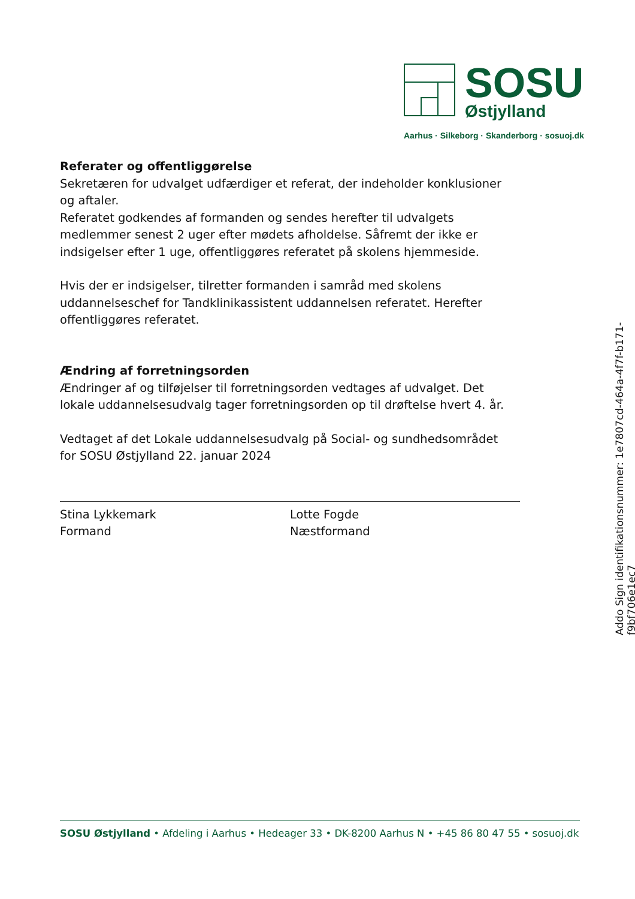SOSU
Østjylland
Aarhus · Silkeborg · Skanderborg · sosuoj.dk
Referater og offentliggørelse
Sekretæren for udvalget udfærdiger et referat, der indeholder konklusioner og aftaler.
Referatet godkendes af formanden og sendes herefter til udvalgets medlemmer senest 2 uger efter mødets afholdelse. Såfremt der ikke er indsigelser efter 1 uge, offentliggøres referatet på skolens hjemmeside.
Hvis der er indsigelser, tilretter formanden i samråd med skolens uddannelseschef for Tandklinikassistent uddannelsen referatet. Herefter offentliggøres referatet.
Ændring af forretningsorden
Ændringer af og tilføjelser til forretningsorden vedtages af udvalget. Det lokale uddannelsesudvalg tager forretningsorden op til drøftelse hvert 4. år.
Vedtaget af det Lokale uddannelsesudvalg på Social- og sundhedsområdet for SOSU Østjylland 22. januar 2024
Stina Lykkemark
Formand
Lotte Fogde
Næstformand
Addo Sign identifikationsnummer: 1e7807cd-464a-4f7f-b171-f9bf706e1ec7
SOSU Østjylland • Afdeling i Aarhus • Hedeager 33 • DK-8200 Aarhus N • +45 86 80 47 55 • sosuoj.dk